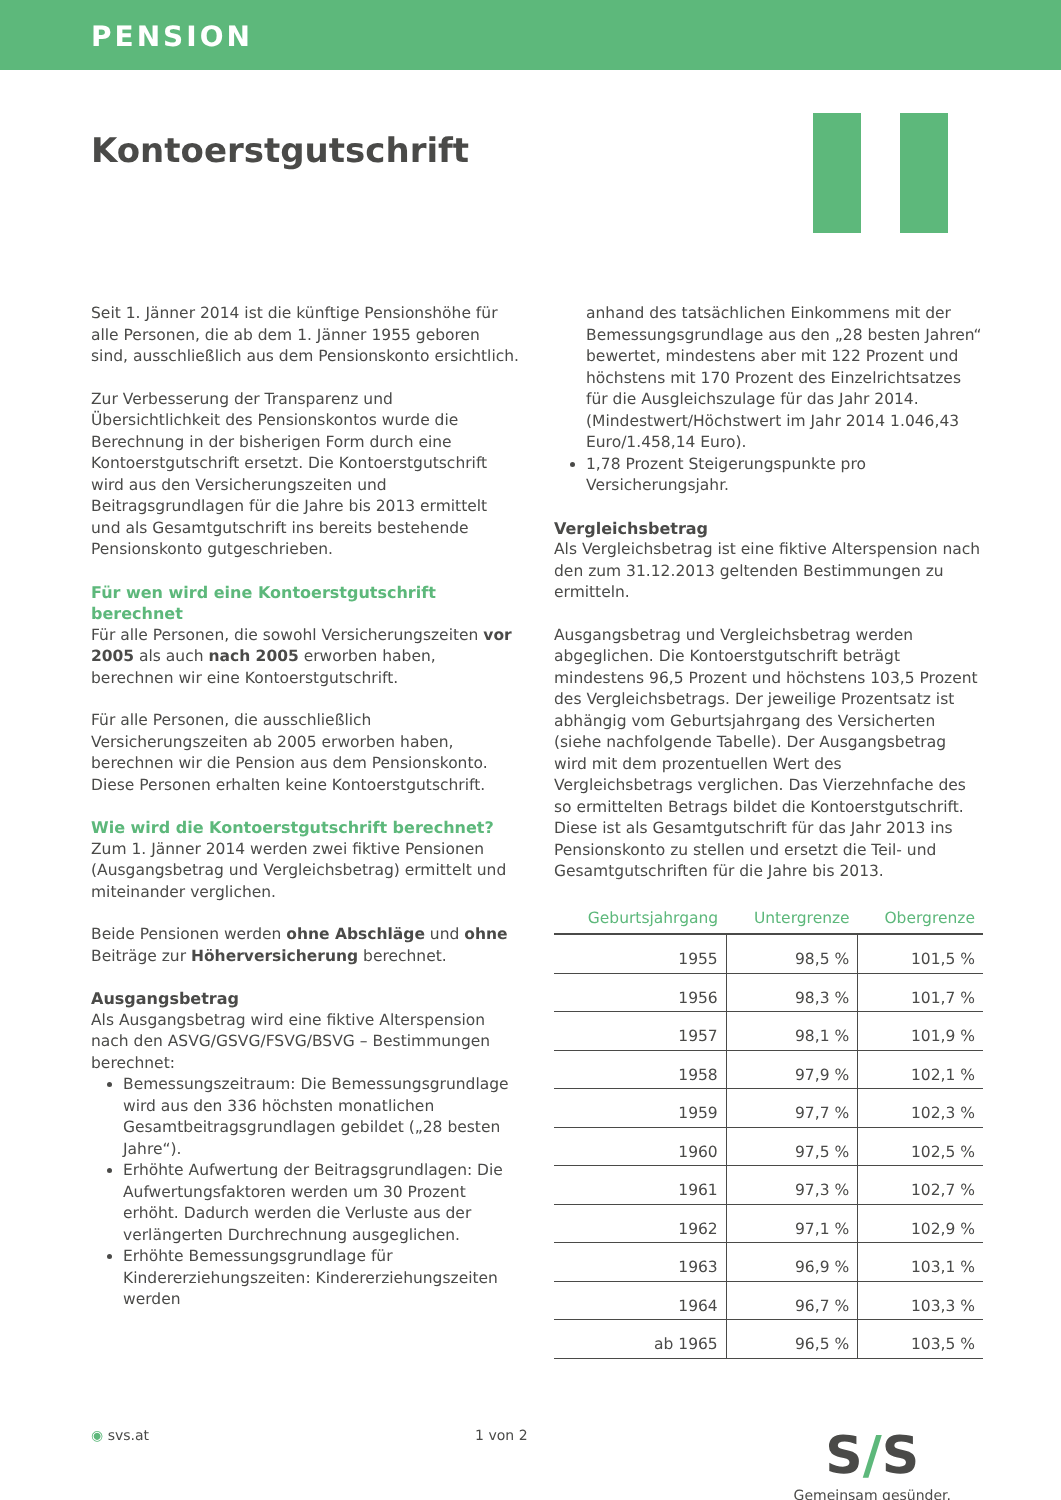PENSION
Kontoerstgutschrift
Seit 1. Jänner 2014 ist die künftige Pensionshöhe für alle Personen, die ab dem 1. Jänner 1955 geboren sind, ausschließlich aus dem Pensionskonto ersichtlich.
Zur Verbesserung der Transparenz und Übersichtlichkeit des Pensionskontos wurde die Berechnung in der bisherigen Form durch eine Kontoerstgutschrift ersetzt. Die Kontoerstgutschrift wird aus den Versicherungszeiten und Beitragsgrundlagen für die Jahre bis 2013 ermittelt und als Gesamtgutschrift ins bereits bestehende Pensionskonto gutgeschrieben.
Für wen wird eine Kontoerstgutschrift berechnet
Für alle Personen, die sowohl Versicherungszeiten vor 2005 als auch nach 2005 erworben haben, berechnen wir eine Kontoerstgutschrift.
Für alle Personen, die ausschließlich Versicherungszeiten ab 2005 erworben haben, berechnen wir die Pension aus dem Pensionskonto. Diese Personen erhalten keine Kontoerstgutschrift.
Wie wird die Kontoerstgutschrift berechnet?
Zum 1. Jänner 2014 werden zwei fiktive Pensionen (Ausgangsbetrag und Vergleichsbetrag) ermittelt und miteinander verglichen.
Beide Pensionen werden ohne Abschläge und ohne Beiträge zur Höherversicherung berechnet.
Ausgangsbetrag
Als Ausgangsbetrag wird eine fiktive Alterspension nach den ASVG/GSVG/FSVG/BSVG – Bestimmungen berechnet:
Bemessungszeitraum: Die Bemessungsgrundlage wird aus den 336 höchsten monatlichen Gesamtbeitragsgrundlagen gebildet („28 besten Jahre“).
Erhöhte Aufwertung der Beitragsgrundlagen: Die Aufwertungsfaktoren werden um 30 Prozent erhöht. Dadurch werden die Verluste aus der verlängerten Durchrechnung ausgeglichen.
Erhöhte Bemessungsgrundlage für Kindererziehungszeiten: Kindererziehungszeiten werden
anhand des tatsächlichen Einkommens mit der Bemessungsgrundlage aus den „28 besten Jahren“ bewertet, mindestens aber mit 122 Prozent und höchstens mit 170 Prozent des Einzelrichtsatzes für die Ausgleichszulage für das Jahr 2014. (Mindestwert/Höchstwert im Jahr 2014 1.046,43 Euro/1.458,14 Euro).
1,78 Prozent Steigerungspunkte pro Versicherungsjahr.
Vergleichsbetrag
Als Vergleichsbetrag ist eine fiktive Alterspension nach den zum 31.12.2013 geltenden Bestimmungen zu ermitteln.
Ausgangsbetrag und Vergleichsbetrag werden abgeglichen. Die Kontoerstgutschrift beträgt mindestens 96,5 Prozent und höchstens 103,5 Prozent des Vergleichsbetrags. Der jeweilige Prozentsatz ist abhängig vom Geburtsjahrgang des Versicherten (siehe nachfolgende Tabelle). Der Ausgangsbetrag wird mit dem prozentuellen Wert des Vergleichsbetrags verglichen. Das Vierzehnfache des so ermittelten Betrags bildet die Kontoerstgutschrift. Diese ist als Gesamtgutschrift für das Jahr 2013 ins Pensionskonto zu stellen und ersetzt die Teil- und Gesamtgutschriften für die Jahre bis 2013.
| Geburtsjahrgang | Untergrenze | Obergrenze |
| --- | --- | --- |
| 1955 | 98,5 % | 101,5 % |
| 1956 | 98,3 % | 101,7 % |
| 1957 | 98,1 % | 101,9 % |
| 1958 | 97,9 % | 102,1 % |
| 1959 | 97,7 % | 102,3 % |
| 1960 | 97,5 % | 102,5 % |
| 1961 | 97,3 % | 102,7 % |
| 1962 | 97,1 % | 102,9 % |
| 1963 | 96,9 % | 103,1 % |
| 1964 | 96,7 % | 103,3 % |
| ab 1965 | 96,5 % | 103,5 % |
◉ svs.at 1 von 2
S/S
Gemeinsam gesünder.